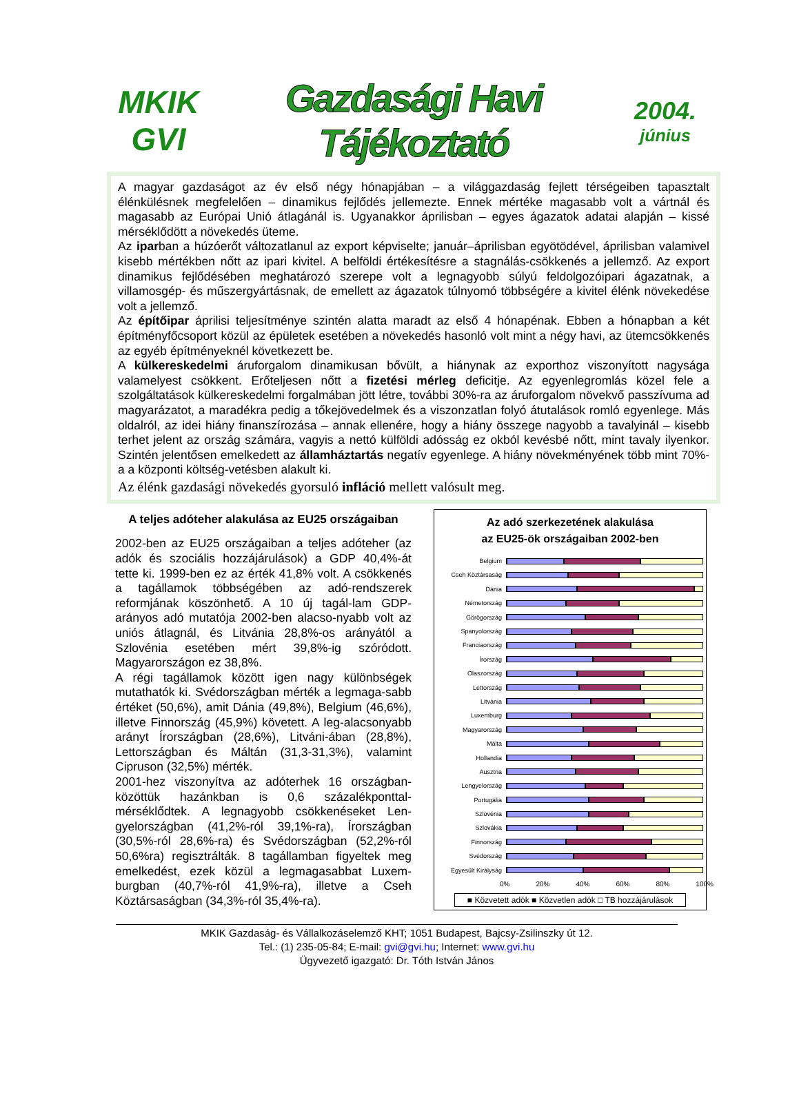MKIK
GVI
Gazdasági Havi Tájékoztató
2004.
június
A magyar gazdaságot az év első négy hónapjában – a világgazdaság fejlett térségeiben tapasztalt élénkülésnek megfelelően – dinamikus fejlődés jellemezte. Ennek mértéke magasabb volt a vártnál és magasabb az Európai Unió átlagánál is. Ugyanakkor áprilisban – egyes ágazatok adatai alapján – kissé mérséklődött a növekedés üteme.
Az iparban a húzóerőt változatlanul az export képviselte; január–áprilisban egyötödével, áprilisban valamivel kisebb mértékben nőtt az ipari kivitel. A belföldi értékesítésre a stagnálás-csökkenés a jellemző. Az export dinamikus fejlődésében meghatározó szerepe volt a legnagyobb súlyú feldolgozóipari ágazatnak, a villamosgép- és műszergyártásnak, de emellett az ágazatok túlnyomó többségére a kivitel élénk növekedése volt a jellemző.
Az építőipar áprilisi teljesítménye szintén alatta maradt az első 4 hónapénak. Ebben a hónapban a két építményfőcsoport közül az épületek esetében a növekedés hasonló volt mint a négy havi, az ütemcsökkenés az egyéb építményeknél következett be.
A külkereskedelmi áruforgalom dinamikusan bővült, a hiánynak az exporthoz viszonyított nagysága valamelyest csökkent. Erőteljesen nőtt a fizetési mérleg deficitje. Az egyenlegromlás közel fele a szolgáltatások külkereskedelmi forgalmában jött létre, további 30%-ra az áruforgalom növekvő passzívuma ad magyarázatot, a maradékra pedig a tőkejövedelmek és a viszonzatlan folyó átutalások romló egyenlege. Más oldalról, az idei hiány finanszírozása – annak ellenére, hogy a hiány összege nagyobb a tavalyinál – kisebb terhet jelent az ország számára, vagyis a nettó külföldi adósság ez okból kevésbé nőtt, mint tavaly ilyenkor. Szintén jelentősen emelkedett az államháztartás negatív egyenlege. A hiány növekményének több mint 70%-a a központi költség-vetésben alakult ki.
Az élénk gazdasági növekedés gyorsuló infláció mellett valósult meg.
A teljes adóteher alakulása az EU25 országaiban
2002-ben az EU25 országaiban a teljes adóteher (az adók és szociális hozzájárulások) a GDP 40,4%-át tette ki. 1999-ben ez az érték 41,8% volt. A csökkenés a tagállamok többségében az adó-rendszerek reformjának köszönhető. A 10 új tagál-lam GDP-arányos adó mutatója 2002-ben alacso-nyabb volt az uniós átlagnál, és Litvánia 28,8%-os arányától a Szlovénia esetében mért 39,8%-ig szóródott. Magyarországon ez 38,8%.
A régi tagállamok között igen nagy különbségek mutathatók ki. Svédországban mérték a legmaga-sabb értéket (50,6%), amit Dánia (49,8%), Belgium (46,6%), illetve Finnország (45,9%) követett. A leg-alacsonyabb arányt Írországban (28,6%), Litváni-ában (28,8%), Lettországban és Máltán (31,3-31,3%), valamint Cipruson (32,5%) mérték.
2001-hez viszonyítva az adóterhek 16 országban-közöttük hazánkban is 0,6 százalékponttal-mérséklődtek. A legnagyobb csökkenéseket Len-gyelországban (41,2%-ról 39,1%-ra), Írországban (30,5%-ról 28,6%-ra) és Svédországban (52,2%-ról 50,6%ra) regisztrálták. 8 tagállamban figyeltek meg emelkedést, ezek közül a legmagasabbat Luxem-burgban (40,7%-ról 41,9%-ra), illetve a Cseh Köztársaságban (34,3%-ról 35,4%-ra).
Az adó szerkezetének alakulása
az EU25-ök országaiban 2002-ben
Belgium
Cseh Köztársaság
Dánia
Németország
Görögország
Spanyolország
Franciaország
Írország
Olaszország
Lettország
Litvánia
Luxemburg
Magyarország
Málta
Hollandia
Ausztria
Lengyelország
Portugália
Szlovénia
Szlovákia
Finnország
Svédország
Egyesült Királyság
0% 20% 40% 60% 80% 100%
■ Közvetett adók ■ Közvetlen adók □ TB hozzájárulások
MKIK Gazdaság- és Vállalkozáselemző KHT; 1051 Budapest, Bajcsy-Zsilinszky út 12.
Tel.: (1) 235-05-84; E-mail: gvi@gvi.hu; Internet: www.gvi.hu
Ügyvezető igazgató: Dr. Tóth István János